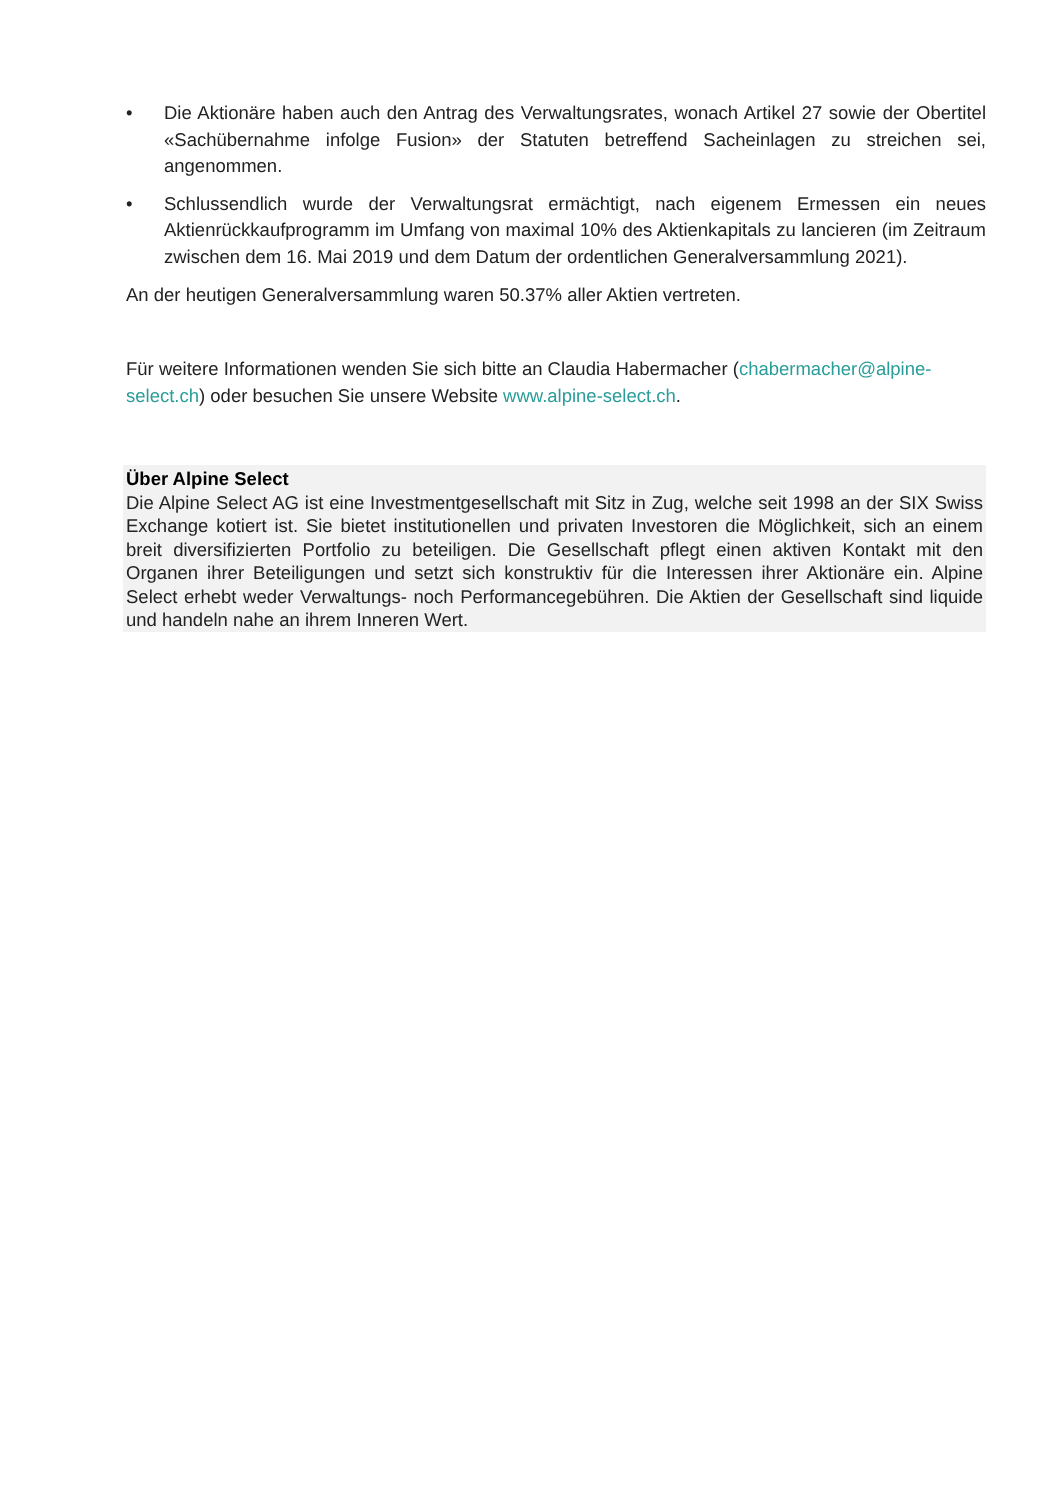• Die Aktionäre haben auch den Antrag des Verwaltungsrates, wonach Artikel 27 sowie der Obertitel «Sachübernahme infolge Fusion» der Statuten betreffend Sacheinlagen zu streichen sei, angenommen.
• Schlussendlich wurde der Verwaltungsrat ermächtigt, nach eigenem Ermessen ein neues Aktienrückkaufprogramm im Umfang von maximal 10% des Aktienkapitals zu lancieren (im Zeitraum zwischen dem 16. Mai 2019 und dem Datum der ordentlichen Generalversammlung 2021).
An der heutigen Generalversammlung waren 50.37% aller Aktien vertreten.
Für weitere Informationen wenden Sie sich bitte an Claudia Habermacher (chabermacher@alpine-select.ch) oder besuchen Sie unsere Website www.alpine-select.ch.
Über Alpine Select
Die Alpine Select AG ist eine Investmentgesellschaft mit Sitz in Zug, welche seit 1998 an der SIX Swiss Exchange kotiert ist. Sie bietet institutionellen und privaten Investoren die Möglichkeit, sich an einem breit diversifizierten Portfolio zu beteiligen. Die Gesellschaft pflegt einen aktiven Kontakt mit den Organen ihrer Beteiligungen und setzt sich konstruktiv für die Interessen ihrer Aktionäre ein. Alpine Select erhebt weder Verwaltungs- noch Performancegebühren. Die Aktien der Gesellschaft sind liquide und handeln nahe an ihrem Inneren Wert.